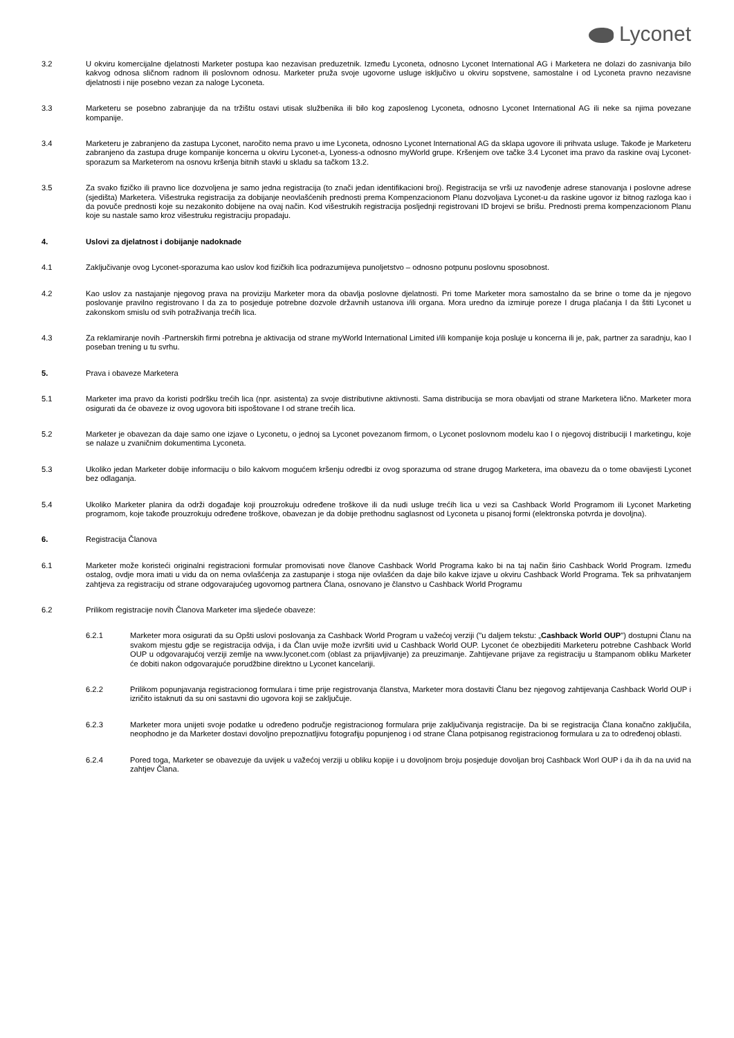Lyconet
3.2 U okviru komercijalne djelatnosti Marketer postupa kao nezavisan preduzetnik. Između Lyconeta, odnosno Lyconet International AG i Marketera ne dolazi do zasnivanja bilo kakvog odnosa sličnom radnom ili poslovnom odnosu. Marketer pruža svoje ugovorne usluge isključivo u okviru sopstvene, samostalne i od Lyconeta pravno nezavisne djelatnosti i nije posebno vezan za naloge Lyconeta.
3.3 Marketeru se posebno zabranjuje da na tržištu ostavi utisak službenika ili bilo kog zaposlenog Lyconeta, odnosno Lyconet International AG ili neke sa njima povezane kompanije.
3.4 Marketeru je zabranjeno da zastupa Lyconet, naročito nema pravo u ime Lyconeta, odnosno Lyconet International AG da sklapa ugovore ili prihvata usluge. Takođe je Marketeru zabranjeno da zastupa druge kompanije koncerna u okviru Lyconet-a, Lyoness-a odnosno myWorld grupe. Kršenjem ove tačke 3.4 Lyconet ima pravo da raskine ovaj Lyconet-sporazum sa Marketerom na osnovu kršenja bitnih stavki u skladu sa tačkom 13.2.
3.5 Za svako fizičko ili pravno lice dozvoljena je samo jedna registracija (to znači jedan identifikacioni broj). Registracija se vrši uz navođenje adrese stanovanja i poslovne adrese (sjedišta) Marketera. Višestruka registracija za dobijanje neovlašćenih prednosti prema Kompenzacionom Planu dozvoljava Lyconet-u da raskine ugovor iz bitnog razloga kao i da povuče prednosti koje su nezakonito dobijene na ovaj način. Kod višestrukih registracija posljednji registrovani ID brojevi se brišu. Prednosti prema kompenzacionom Planu koje su nastale samo kroz višestruku registraciju propadaju.
4. Uslovi za djelatnost i dobijanje nadoknade
4.1 Zaključivanje ovog Lyconet-sporazuma kao uslov kod fizičkih lica podrazumijeva punoljetstvo – odnosno potpunu poslovnu sposobnost.
4.2 Kao uslov za nastajanje njegovog prava na proviziju Marketer mora da obavlja poslovne djelatnosti. Pri tome Marketer mora samostalno da se brine o tome da je njegovo poslovanje pravilno registrovano I da za to posjeduje potrebne dozvole državnih ustanova i/ili organa. Mora uredno da izmiruje poreze I druga plaćanja I da štiti Lyconet u zakonskom smislu od svih potraživanja trećih lica.
4.3 Za reklamiranje novih -Partnerskih firmi potrebna je aktivacija od strane myWorld International Limited i/ili kompanije koja posluje u koncerna ili je, pak, partner za saradnju, kao I poseban trening u tu svrhu.
5. Prava i obaveze Marketera
5.1 Marketer ima pravo da koristi podršku trećih lica (npr. asistenta) za svoje distributivne aktivnosti. Sama distribucija se mora obavljati od strane Marketera lično. Marketer mora osigurati da će obaveze iz ovog ugovora biti ispoštovane I od strane trećih lica.
5.2 Marketer je obavezan da daje samo one izjave o Lyconetu, o jednoj sa Lyconet povezanom firmom, o Lyconet poslovnom modelu kao I o njegovoj distribuciji I marketingu, koje se nalaze u zvaničnim dokumentima Lyconeta.
5.3 Ukoliko jedan Marketer dobije informaciju o bilo kakvom mogućem kršenju odredbi iz ovog sporazuma od strane drugog Marketera, ima obavezu da o tome obavijesti Lyconet bez odlaganja.
5.4 Ukoliko Marketer planira da održi događaje koji prouzrokuju određene troškove ili da nudi usluge trećih lica u vezi sa Cashback World Programom ili Lyconet Marketing programom, koje takođe prouzrokuju određene troškove, obavezan je da dobije prethodnu saglasnost od Lyconeta u pisanoj formi (elektronska potvrda je dovoljna).
6. Registracija Članova
6.1 Marketer može koristeći originalni registracioni formular promovisati nove članove Cashback World Programa kako bi na taj način širio Cashback World Program. Između ostalog, ovdje mora imati u vidu da on nema ovlašćenja za zastupanje i stoga nije ovlašćen da daje bilo kakve izjave u okviru Cashback World Programa. Tek sa prihvatanjem zahtjeva za registraciju od strane odgovarajućeg ugovornog partnera Člana, osnovano je članstvo u Cashback World Programu
6.2 Prilikom registracije novih Članova Marketer ima sljedeće obaveze:
6.2.1 Marketer mora osigurati da su Opšti uslovi poslovanja za Cashback World Program u važećoj verziji ("u daljem tekstu: „Cashback World OUP") dostupni Članu na svakom mjestu gdje se registracija odvija, i da Član uvije može izvršiti uvid u Cashback World OUP. Lyconet će obezbijediti Marketeru potrebne Cashback World OUP u odgovarajućoj verziji zemlje na www.lyconet.com (oblast za prijavljivanje) za preuzimanje. Zahtijevane prijave za registraciju u štampanom obliku Marketer će dobiti nakon odgovarajuće porudžbine direktno u Lyconet kancelariji.
6.2.2 Prilikom popunjavanja registracionog formulara i time prije registrovanja članstva, Marketer mora dostaviti Članu bez njegovog zahtijevanja Cashback World OUP i izričito istaknuti da su oni sastavni dio ugovora koji se zaključuje.
6.2.3 Marketer mora unijeti svoje podatke u određeno područje registracionog formulara prije zaključivanja registracije. Da bi se registracija Člana konačno zaključila, neophodno je da Marketer dostavi dovoljno prepoznatljivu fotografiju popunjenog i od strane Člana potpisanog registracionog formulara u za to određenoj oblasti.
6.2.4 Pored toga, Marketer se obavezuje da uvijek u važećoj verziji u obliku kopije i u dovoljnom broju posjeduje dovoljan broj Cashback Worl OUP i da ih da na uvid na zahtjev Člana.